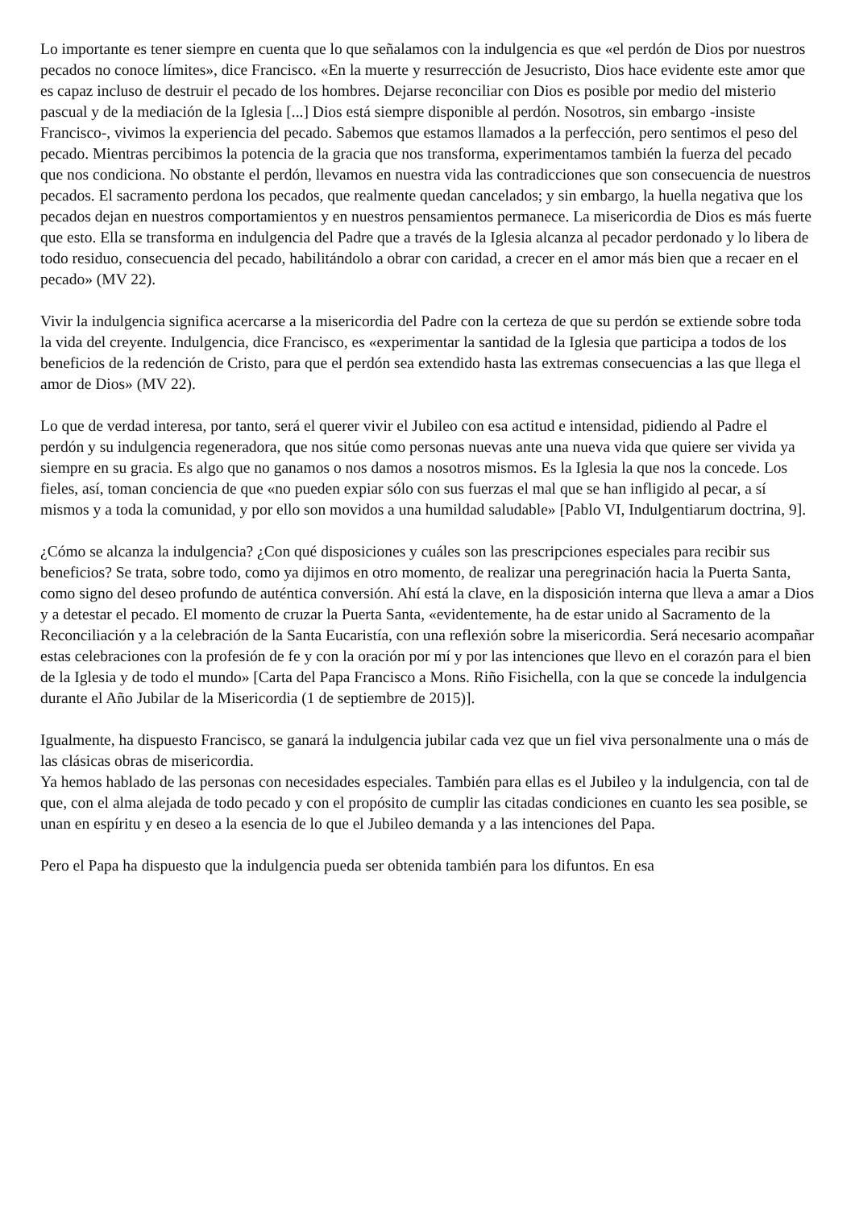Lo importante es tener siempre en cuenta que lo que señalamos con la indulgencia es que «el perdón de Dios por nuestros pecados no conoce límites», dice Francisco. «En la muerte y resurrección de Jesucristo, Dios hace evidente este amor que es capaz incluso de destruir el pecado de los hombres. Dejarse reconciliar con Dios es posible por medio del misterio pascual y de la mediación de la Iglesia [...] Dios está siempre disponible al perdón. Nosotros, sin embargo -insiste Francisco-, vivimos la experiencia del pecado. Sabemos que estamos llamados a la perfección, pero sentimos el peso del pecado. Mientras percibimos la potencia de la gracia que nos transforma, experimentamos también la fuerza del pecado que nos condiciona. No obstante el perdón, llevamos en nuestra vida las contradicciones que son consecuencia de nuestros pecados. El sacramento perdona los pecados, que realmente quedan cancelados; y sin embargo, la huella negativa que los pecados dejan en nuestros comportamientos y en nuestros pensamientos permanece. La misericordia de Dios es más fuerte que esto. Ella se transforma en indulgencia del Padre que a través de la Iglesia alcanza al pecador perdonado y lo libera de todo residuo, consecuencia del pecado, habilitándolo a obrar con caridad, a crecer en el amor más bien que a recaer en el pecado» (MV 22).
Vivir la indulgencia significa acercarse a la misericordia del Padre con la certeza de que su perdón se extiende sobre toda la vida del creyente. Indulgencia, dice Francisco, es «experimentar la santidad de la Iglesia que participa a todos de los beneficios de la redención de Cristo, para que el perdón sea extendido hasta las extremas consecuencias a las que llega el amor de Dios» (MV 22).
Lo que de verdad interesa, por tanto, será el querer vivir el Jubileo con esa actitud e intensidad, pidiendo al Padre el perdón y su indulgencia regeneradora, que nos sitúe como personas nuevas ante una nueva vida que quiere ser vivida ya siempre en su gracia. Es algo que no ganamos o nos damos a nosotros mismos. Es la Iglesia la que nos la concede. Los fieles, así, toman conciencia de que «no pueden expiar sólo con sus fuerzas el mal que se han infligido al pecar, a sí mismos y a toda la comunidad, y por ello son movidos a una humildad saludable» [Pablo VI, Indulgentiarum doctrina, 9].
¿Cómo se alcanza la indulgencia? ¿Con qué disposiciones y cuáles son las prescripciones especiales para recibir sus beneficios? Se trata, sobre todo, como ya dijimos en otro momento, de realizar una peregrinación hacia la Puerta Santa, como signo del deseo profundo de auténtica conversión. Ahí está la clave, en la disposición interna que lleva a amar a Dios y a detestar el pecado. El momento de cruzar la Puerta Santa, «evidentemente, ha de estar unido al Sacramento de la Reconciliación y a la celebración de la Santa Eucaristía, con una reflexión sobre la misericordia. Será necesario acompañar estas celebraciones con la profesión de fe y con la oración por mí y por las intenciones que llevo en el corazón para el bien de la Iglesia y de todo el mundo» [Carta del Papa Francisco a Mons. Riño Fisichella, con la que se concede la indulgencia durante el Año Jubilar de la Misericordia (1 de septiembre de 2015)].
Igualmente, ha dispuesto Francisco, se ganará la indulgencia jubilar cada vez que un fiel viva personalmente una o más de las clásicas obras de misericordia.
Ya hemos hablado de las personas con necesidades especiales. También para ellas es el Jubileo y la indulgencia, con tal de que, con el alma alejada de todo pecado y con el propósito de cumplir las citadas condiciones en cuanto les sea posible, se unan en espíritu y en deseo a la esencia de lo que el Jubileo demanda y a las intenciones del Papa.
Pero el Papa ha dispuesto que la indulgencia pueda ser obtenida también para los difuntos. En esa